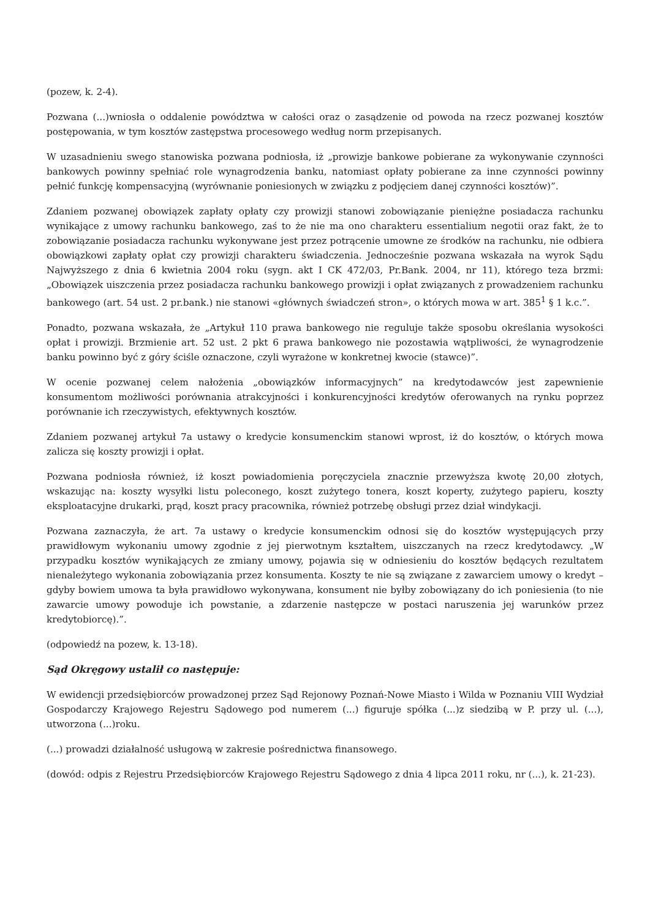(pozew, k. 2-4).
Pozwana (...)wniosła o oddalenie powództwa w całości oraz o zasądzenie od powoda na rzecz pozwanej kosztów postępowania, w tym kosztów zastępstwa procesowego według norm przepisanych.
W uzasadnieniu swego stanowiska pozwana podniosła, iż „prowizje bankowe pobierane za wykonywanie czynności bankowych powinny spełniać role wynagrodzenia banku, natomiast opłaty pobierane za inne czynności powinny pełnić funkcję kompensacyjną (wyrównanie poniesionych w związku z podjęciem danej czynności kosztów)”.
Zdaniem pozwanej obowiązek zapłaty opłaty czy prowizji stanowi zobowiązanie pieniężne posiadacza rachunku wynikające z umowy rachunku bankowego, zaś to że nie ma ono charakteru essentialium negotii oraz fakt, że to zobowiązanie posiadacza rachunku wykonywane jest przez potrącenie umowne ze środków na rachunku, nie odbiera obowiązkowi zapłaty opłat czy prowizji charakteru świadczenia. Jednocześnie pozwana wskazała na wyrok Sądu Najwyższego z dnia 6 kwietnia 2004 roku (sygn. akt I CK 472/03, Pr.Bank. 2004, nr 11), którego teza brzmi: „Obowiązek uiszczenia przez posiadacza rachunku bankowego prowizji i opłat związanych z prowadzeniem rachunku bankowego (art. 54 ust. 2 pr.bank.) nie stanowi «głównych świadczeń stron», o których mowa w art. 385<sup>1</sup> § 1 k.c.”.
Ponadto, pozwana wskazała, że „Artykuł 110 prawa bankowego nie reguluje także sposobu określania wysokości opłat i prowizji. Brzmienie art. 52 ust. 2 pkt 6 prawa bankowego nie pozostawia wątpliwości, że wynagrodzenie banku powinno być z góry ściśle oznaczone, czyli wyrażone w konkretnej kwocie (stawce)”.
W ocenie pozwanej celem nałożenia „obowiązków informacyjnych” na kredytodawców jest zapewnienie konsumentom możliwości porównania atrakcyjności i konkurencyjności kredytów oferowanych na rynku poprzez porównanie ich rzeczywistych, efektywnych kosztów.
Zdaniem pozwanej artykuł 7a ustawy o kredycie konsumenckim stanowi wprost, iż do kosztów, o których mowa zalicza się koszty prowizji i opłat.
Pozwana podniosła również, iż koszt powiadomienia poręczyciela znacznie przewyższa kwotę 20,00 złotych, wskazując na: koszty wysyłki listu poleconego, koszt zużytego tonera, koszt koperty, zużytego papieru, koszty eksploatacyjne drukarki, prąd, koszt pracy pracownika, również potrzebę obsługi przez dział windykacji.
Pozwana zaznaczyła, że art. 7a ustawy o kredycie konsumenckim odnosi się do kosztów występujących przy prawidłowym wykonaniu umowy zgodnie z jej pierwotnym kształtem, uiszczanych na rzecz kredytodawcy. „W przypadku kosztów wynikających ze zmiany umowy, pojawia się w odniesieniu do kosztów będących rezultatem nienależytego wykonania zobowiązania przez konsumenta. Koszty te nie są związane z zawarciem umowy o kredyt – gdyby bowiem umowa ta była prawidłowo wykonywana, konsument nie byłby zobowiązany do ich poniesienia (to nie zawarcie umowy powoduje ich powstanie, a zdarzenie następcze w postaci naruszenia jej warunków przez kredytobiorcę).”.
(odpowiedź na pozew, k. 13-18).
Sąd Okręgowy ustalił co następuje:
W ewidencji przedsiębiorców prowadzonej przez Sąd Rejonowy Poznań-Nowe Miasto i Wilda w Poznaniu VIII Wydział Gospodarczy Krajowego Rejestru Sądowego pod numerem (...) figuruje spółka (...)z siedzibą w P. przy ul. (...), utworzona (...)roku.
(...) prowadzi działalność usługową w zakresie pośrednictwa finansowego.
(dowód: odpis z Rejestru Przedsiębiorców Krajowego Rejestru Sądowego z dnia 4 lipca 2011 roku, nr (...), k. 21-23).